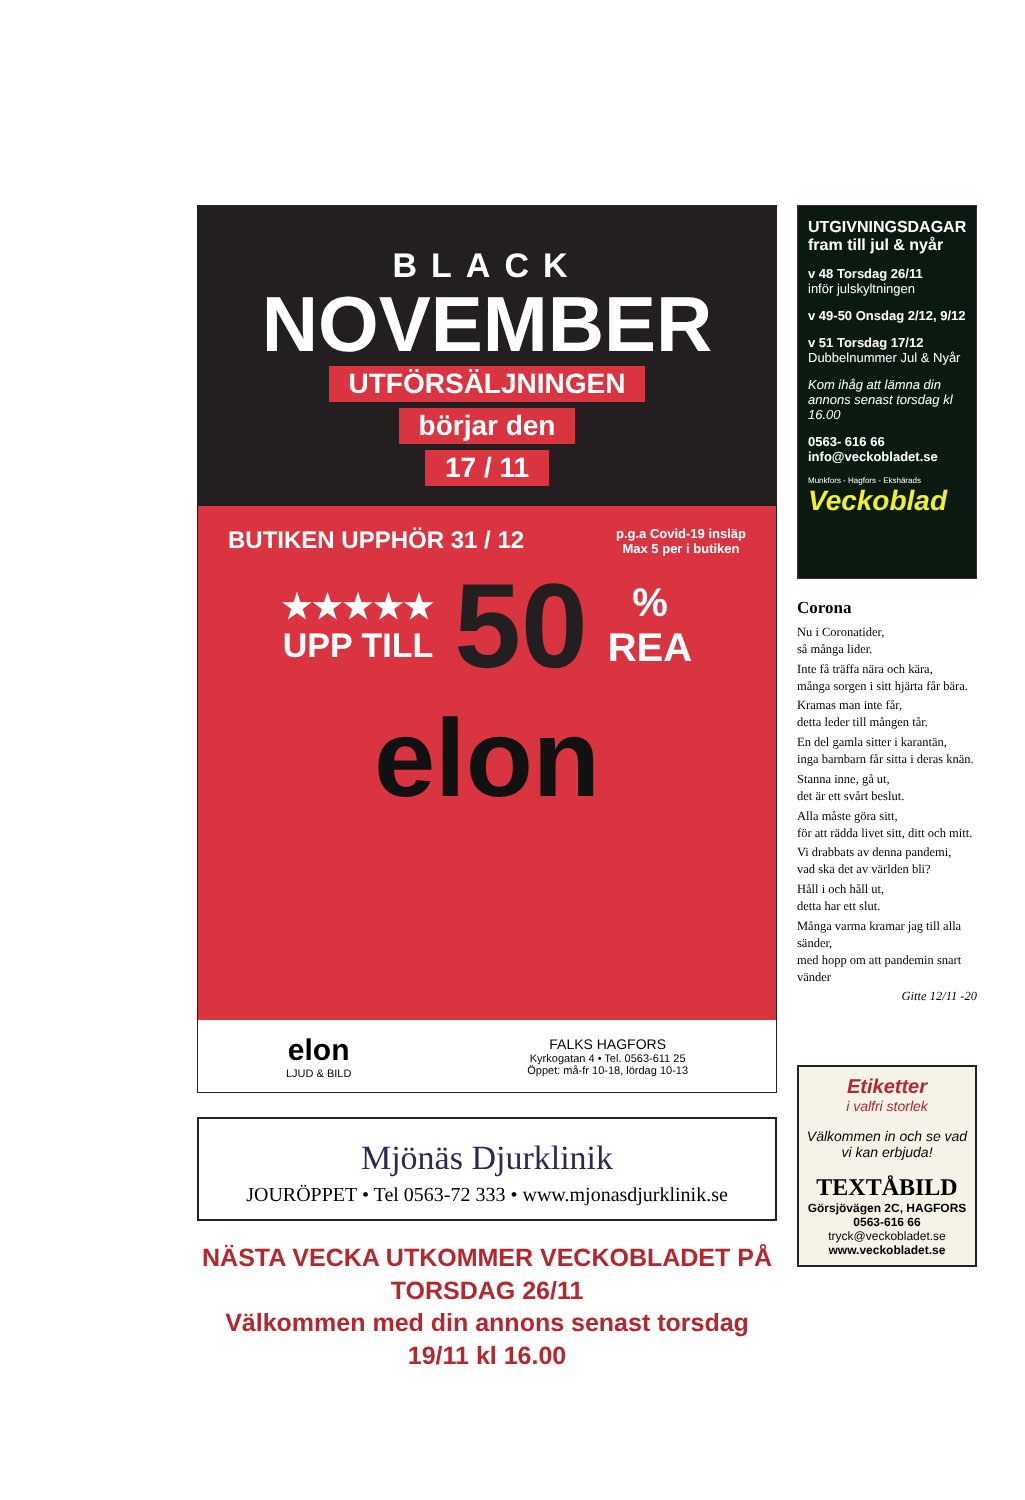BLACK
NOVEMBER
UTFÖRSÄLJNINGEN
börjar den
17 / 11
BUTIKEN UPPHÖR 31 / 12 p.g.a Covid-19 insläp
Max 5 per i butiken
★★★★★
UPP TILL 50%
REA
elon
elon
LJUD & BILD
FALKS HAGFORS
Kyrkogatan 4 • Tel. 0563-611 25
Öppet: må-fr 10-18, lördag 10-13
Mjönäs Djurklinik
JOURÖPPET • Tel 0563-72 333 • www.mjonasdjurklinik.se
NÄSTA VECKA UTKOMMER VECKOBLADET PÅ TORSDAG 26/11
Välkommen med din annons senast torsdag 19/11 kl 16.00
UTGIVNINGSDAGAR fram till jul & nyår
v 48 Torsdag 26/11
inför julskyltningen
v 49-50 Onsdag 2/12, 9/12
v 51 Torsdag 17/12
Dubbelnummer Jul & Nyår
Kom ihåg att lämna din annons senast torsdag kl 16.00
0563- 616 66
info@veckobladet.se
Munkfors - Hagfors - Ekshärads
Veckoblad
Corona
Nu i Coronatider,
så många lider.
Inte få träffa nära och kära,
många sorgen i sitt hjärta får bära.
Kramas man inte får,
detta leder till mången tår.
En del gamla sitter i karantän,
inga barnbarn får sitta i deras knän.
Stanna inne, gå ut,
det är ett svårt beslut.
Alla måste göra sitt,
för att rädda livet sitt, ditt och mitt.
Vi drabbats av denna pandemi,
vad ska det av världen bli?
Håll i och håll ut,
detta har ett slut.
Många varma kramar jag till alla sänder,
med hopp om att pandemin snart vänder
Gitte 12/11 -20
Etiketter
i valfri storlek
Välkommen in och se vad vi kan erbjuda!
TEXTÅBILD
Görsjövägen 2C, HAGFORS
0563-616 66
tryck@veckobladet.se
www.veckobladet.se